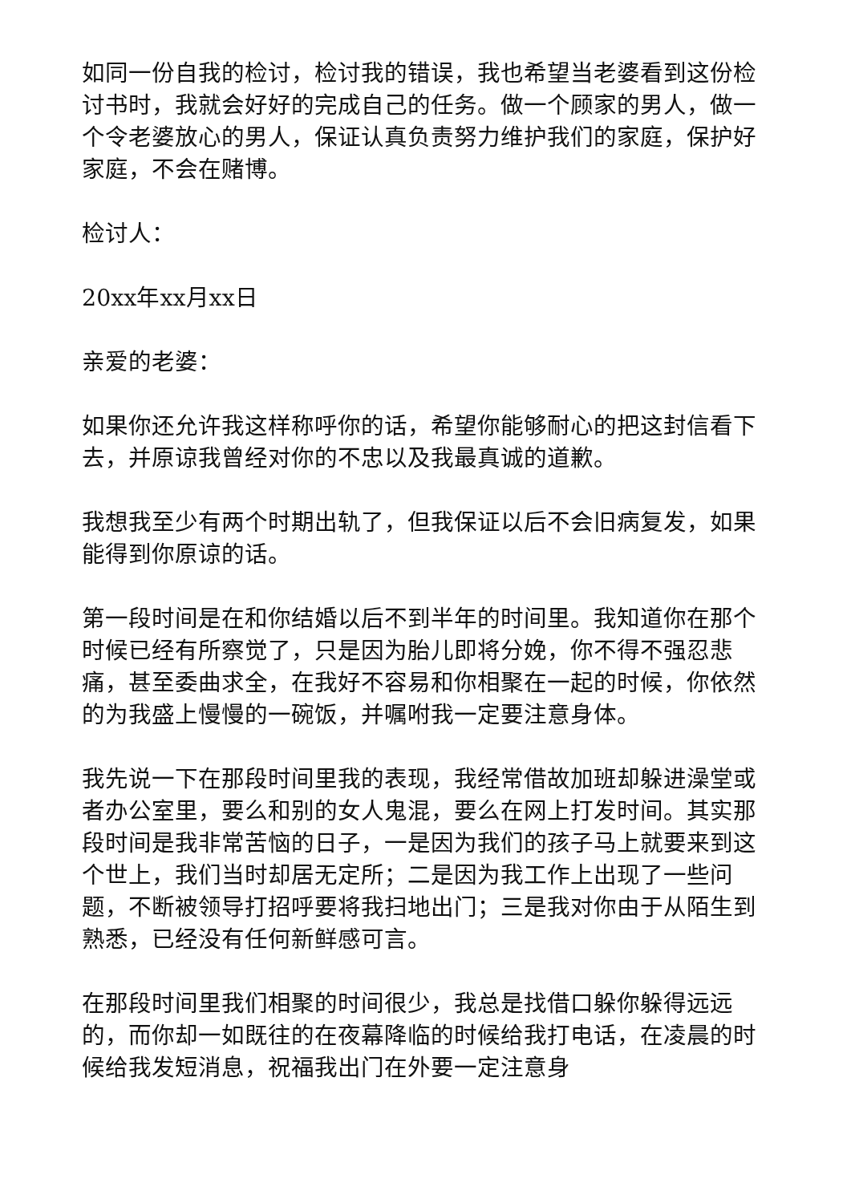如同一份自我的检讨，检讨我的错误，我也希望当老婆看到这份检讨书时，我就会好好的完成自己的任务。做一个顾家的男人，做一个令老婆放心的男人，保证认真负责努力维护我们的家庭，保护好家庭，不会在赌博。
检讨人：
20xx年xx月xx日
亲爱的老婆：
如果你还允许我这样称呼你的话，希望你能够耐心的把这封信看下去，并原谅我曾经对你的不忠以及我最真诚的道歉。
我想我至少有两个时期出轨了，但我保证以后不会旧病复发，如果能得到你原谅的话。
第一段时间是在和你结婚以后不到半年的时间里。我知道你在那个时候已经有所察觉了，只是因为胎儿即将分娩，你不得不强忍悲痛，甚至委曲求全，在我好不容易和你相聚在一起的时候，你依然的为我盛上慢慢的一碗饭，并嘱咐我一定要注意身体。
我先说一下在那段时间里我的表现，我经常借故加班却躲进澡堂或者办公室里，要么和别的女人鬼混，要么在网上打发时间。其实那段时间是我非常苦恼的日子，一是因为我们的孩子马上就要来到这个世上，我们当时却居无定所；二是因为我工作上出现了一些问题，不断被领导打招呼要将我扫地出门；三是我对你由于从陌生到熟悉，已经没有任何新鲜感可言。
在那段时间里我们相聚的时间很少，我总是找借口躲你躲得远远的，而你却一如既往的在夜幕降临的时候给我打电话，在凌晨的时候给我发短消息，祝福我出门在外要一定注意身